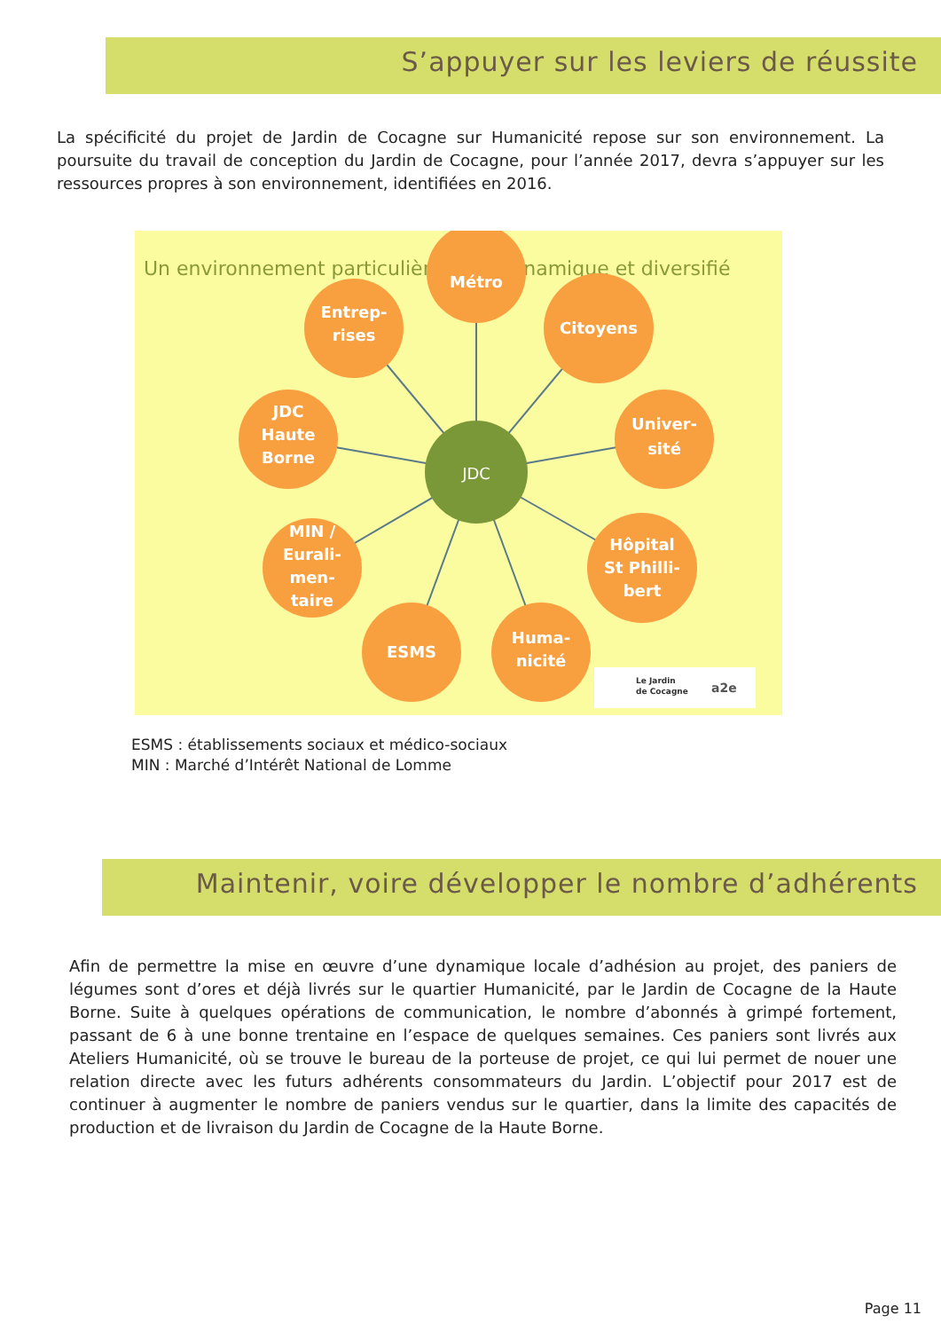S’appuyer sur les leviers de réussite
La spécificité du projet de Jardin de Cocagne sur Humanicité repose sur son environnement. La poursuite du travail de conception du Jardin de Cocagne, pour l’année 2017, devra s’appuyer sur les ressources propres à son environnement, identifiées en 2016.
Un environnement particulièrement dynamique et diversifié
Métro
Entrep-
rises
Citoyens
JDC
Haute
Borne
Univer-
sité
MIN /
Eurali-
men-
taire
Hôpital
St Philli-
bert
ESMS
Huma-
nicité
JDC
Le Jardin
de Cocagne
a2e
ESMS : établissements sociaux et médico-sociaux
MIN : Marché d’Intérêt National de Lomme
Maintenir, voire développer le nombre d’adhérents
Afin de permettre la mise en œuvre d’une dynamique locale d’adhésion au projet, des paniers de légumes sont d’ores et déjà livrés sur le quartier Humanicité, par le Jardin de Cocagne de la Haute Borne. Suite à quelques opérations de communication, le nombre d’abonnés à grimpé fortement, passant de 6 à une bonne trentaine en l’espace de quelques semaines. Ces paniers sont livrés aux Ateliers Humanicité, où se trouve le bureau de la porteuse de projet, ce qui lui permet de nouer une relation directe avec les futurs adhérents consommateurs du Jardin. L’objectif pour 2017 est de continuer à augmenter le nombre de paniers vendus sur le quartier, dans la limite des capacités de production et de livraison du Jardin de Cocagne de la Haute Borne.
Page 11